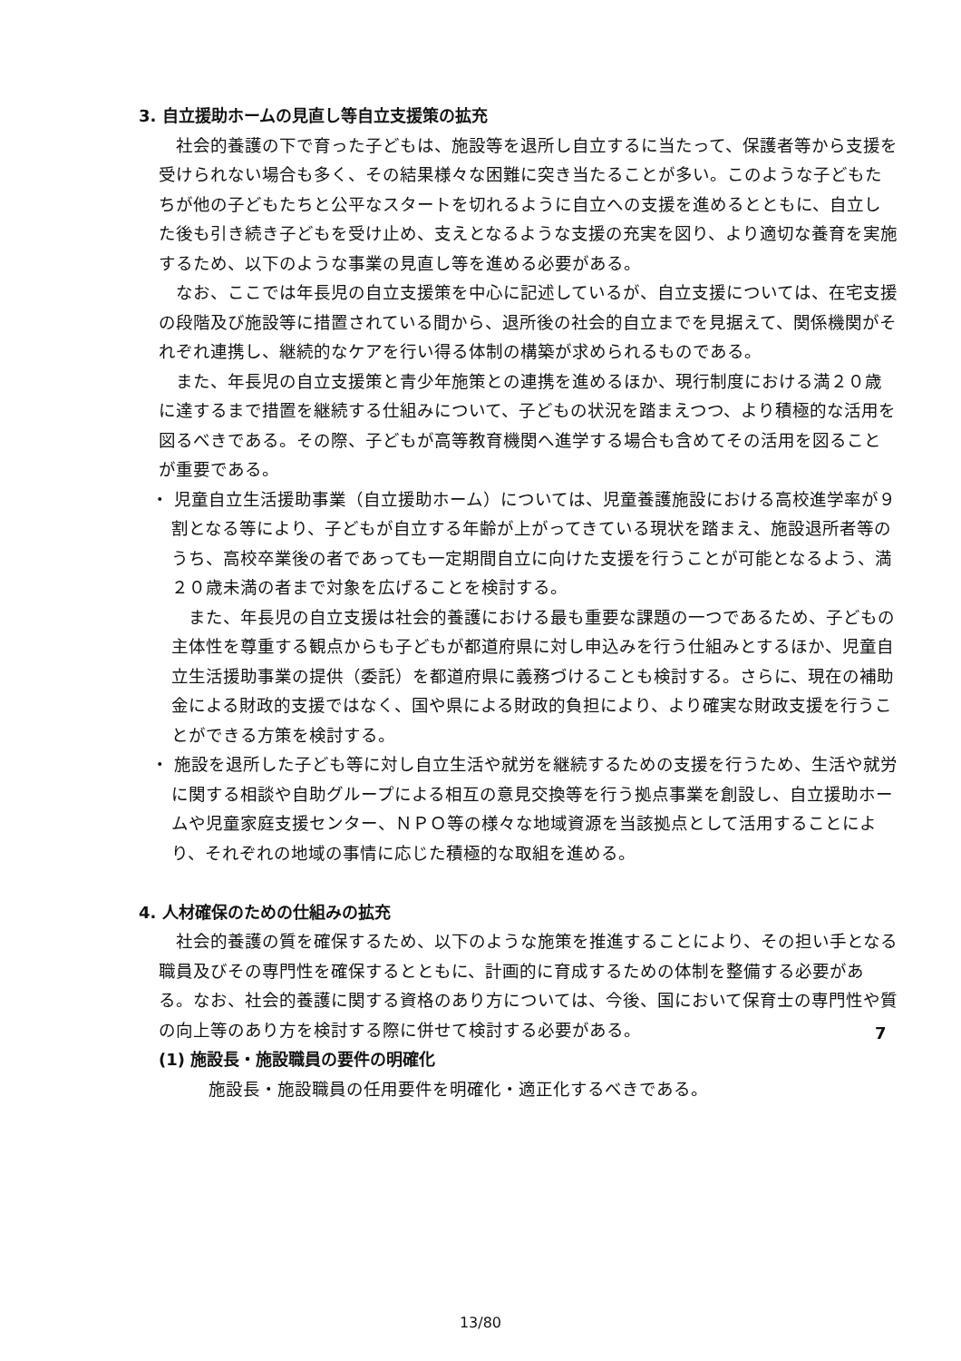3. 自立援助ホームの見直し等自立支援策の拡充
社会的養護の下で育った子どもは、施設等を退所し自立するに当たって、保護者等から支援を受けられない場合も多く、その結果様々な困難に突き当たることが多い。このような子どもたちが他の子どもたちと公平なスタートを切れるように自立への支援を進めるとともに、自立した後も引き続き子どもを受け止め、支えとなるような支援の充実を図り、より適切な養育を実施するため、以下のような事業の見直し等を進める必要がある。
なお、ここでは年長児の自立支援策を中心に記述しているが、自立支援については、在宅支援の段階及び施設等に措置されている間から、退所後の社会的自立までを見据えて、関係機関がそれぞれ連携し、継続的なケアを行い得る体制の構築が求められるものである。
また、年長児の自立支援策と青少年施策との連携を進めるほか、現行制度における満２０歳に達するまで措置を継続する仕組みについて、子どもの状況を踏まえつつ、より積極的な活用を図るべきである。その際、子どもが高等教育機関へ進学する場合も含めてその活用を図ることが重要である。
・ 児童自立生活援助事業（自立援助ホーム）については、児童養護施設における高校進学率が９割となる等により、子どもが自立する年齢が上がってきている現状を踏まえ、施設退所者等のうち、高校卒業後の者であっても一定期間自立に向けた支援を行うことが可能となるよう、満２０歳未満の者まで対象を広げることを検討する。
また、年長児の自立支援は社会的養護における最も重要な課題の一つであるため、子どもの主体性を尊重する観点からも子どもが都道府県に対し申込みを行う仕組みとするほか、児童自立生活援助事業の提供（委託）を都道府県に義務づけることも検討する。さらに、現在の補助金による財政的支援ではなく、国や県による財政的負担により、より確実な財政支援を行うことができる方策を検討する。
・ 施設を退所した子ども等に対し自立生活や就労を継続するための支援を行うため、生活や就労に関する相談や自助グループによる相互の意見交換等を行う拠点事業を創設し、自立援助ホームや児童家庭支援センター、ＮＰＯ等の様々な地域資源を当該拠点として活用することにより、それぞれの地域の事情に応じた積極的な取組を進める。
4. 人材確保のための仕組みの拡充
社会的養護の質を確保するため、以下のような施策を推進することにより、その担い手となる職員及びその専門性を確保するとともに、計画的に育成するための体制を整備する必要がある。なお、社会的養護に関する資格のあり方については、今後、国において保育士の専門性や質の向上等のあり方を検討する際に併せて検討する必要がある。
(1) 施設長・施設職員の要件の明確化
施設長・施設職員の任用要件を明確化・適正化するべきである。
7
13/80